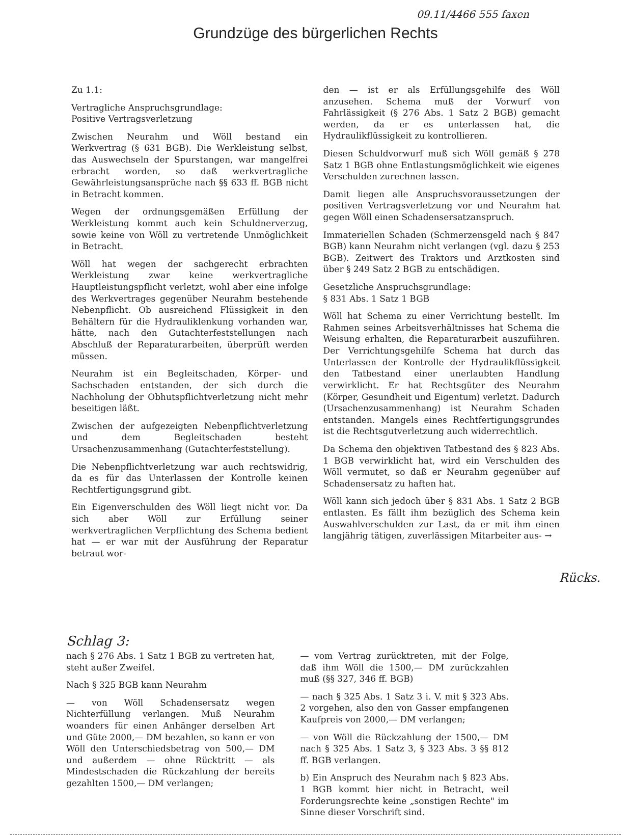09.11/4466 555 faxen
Grundzüge des bürgerlichen Rechts
Zu 1.1:
Vertragliche Anspruchsgrundlage:
Positive Vertragsverletzung
Zwischen Neurahm und Wöll bestand ein Werkvertrag (§ 631 BGB). Die Werkleistung selbst, das Auswechseln der Spurstangen, war mangelfrei erbracht worden, so daß werkvertragliche Gewährleistungsansprüche nach §§ 633 ff. BGB nicht in Betracht kommen.
Wegen der ordnungsgemäßen Erfüllung der Werkleistung kommt auch kein Schuldnerverzug, sowie keine von Wöll zu vertretende Unmöglichkeit in Betracht.
Wöll hat wegen der sachgerecht erbrachten Werkleistung zwar keine werkvertragliche Hauptleistungspflicht verletzt, wohl aber eine infolge des Werkvertrages gegenüber Neurahm bestehende Nebenpflicht. Ob ausreichend Flüssigkeit in den Behältern für die Hydrauliklenkung vorhanden war, hätte, nach den Gutachterfeststellungen nach Abschluß der Reparaturarbeiten, überprüft werden müssen.
Neurahm ist ein Begleitschaden, Körper- und Sachschaden entstanden, der sich durch die Nachholung der Obhutspflichtverletzung nicht mehr beseitigen läßt.
Zwischen der aufgezeigten Nebenpflichtverletzung und dem Begleitschaden besteht Ursachenzusammenhang (Gutachterfeststellung).
Die Nebenpflichtverletzung war auch rechtswidrig, da es für das Unterlassen der Kontrolle keinen Rechtfertigungsgrund gibt.
Ein Eigenverschulden des Wöll liegt nicht vor. Da sich aber Wöll zur Erfüllung seiner werkvertraglichen Verpflichtung des Schema bedient hat — er war mit der Ausführung der Reparatur betraut wor-
den — ist er als Erfüllungsgehilfe des Wöll anzusehen. Schema muß der Vorwurf von Fahrlässigkeit (§ 276 Abs. 1 Satz 2 BGB) gemacht werden, da er es unterlassen hat, die Hydraulikflüssigkeit zu kontrollieren.
Diesen Schuldvorwurf muß sich Wöll gemäß § 278 Satz 1 BGB ohne Entlastungsmöglichkeit wie eigenes Verschulden zurechnen lassen.
Damit liegen alle Anspruchsvoraussetzungen der positiven Vertragsverletzung vor und Neurahm hat gegen Wöll einen Schadensersatzanspruch.
Immateriellen Schaden (Schmerzensgeld nach § 847 BGB) kann Neurahm nicht verlangen (vgl. dazu § 253 BGB). Zeitwert des Traktors und Arztkosten sind über § 249 Satz 2 BGB zu entschädigen.
Gesetzliche Anspruchsgrundlage:
§ 831 Abs. 1 Satz 1 BGB
Wöll hat Schema zu einer Verrichtung bestellt. Im Rahmen seines Arbeitsverhältnisses hat Schema die Weisung erhalten, die Reparaturarbeit auszuführen. Der Verrichtungsgehilfe Schema hat durch das Unterlassen der Kontrolle der Hydraulikflüssigkeit den Tatbestand einer unerlaubten Handlung verwirklicht. Er hat Rechtsgüter des Neurahm (Körper, Gesundheit und Eigentum) verletzt. Dadurch (Ursachenzusammenhang) ist Neurahm Schaden entstanden. Mangels eines Rechtfertigungsgrundes ist die Rechtsgutverletzung auch widerrechtlich.
Da Schema den objektiven Tatbestand des § 823 Abs. 1 BGB verwirklicht hat, wird ein Verschulden des Wöll vermutet, so daß er Neurahm gegenüber auf Schadensersatz zu haften hat.
Wöll kann sich jedoch über § 831 Abs. 1 Satz 2 BGB entlasten. Es fällt ihm bezüglich des Schema kein Auswahlverschulden zur Last, da er mit ihm einen langjährig tätigen, zuverlässigen Mitarbeiter aus- →
Rücks.
Schlag 3:
nach § 276 Abs. 1 Satz 1 BGB zu vertreten hat, steht außer Zweifel.
Nach § 325 BGB kann Neurahm
— von Wöll Schadensersatz wegen Nichterfüllung verlangen. Muß Neurahm woanders für einen Anhänger derselben Art und Güte 2000,— DM bezahlen, so kann er von Wöll den Unterschiedsbetrag von 500,— DM und außerdem — ohne Rücktritt — als Mindestschaden die Rückzahlung der bereits gezahlten 1500,— DM verlangen;
— vom Vertrag zurücktreten, mit der Folge, daß ihm Wöll die 1500,— DM zurückzahlen muß (§§ 327, 346 ff. BGB)
— nach § 325 Abs. 1 Satz 3 i. V. mit § 323 Abs. 2 vorgehen, also den von Gasser empfangenen Kaufpreis von 2000,— DM verlangen;
— von Wöll die Rückzahlung der 1500,— DM nach § 325 Abs. 1 Satz 3, § 323 Abs. 3 §§ 812 ff. BGB verlangen.
b) Ein Anspruch des Neurahm nach § 823 Abs. 1 BGB kommt hier nicht in Betracht, weil Forderungsrechte keine „sonstigen Rechte" im Sinne dieser Vorschrift sind.